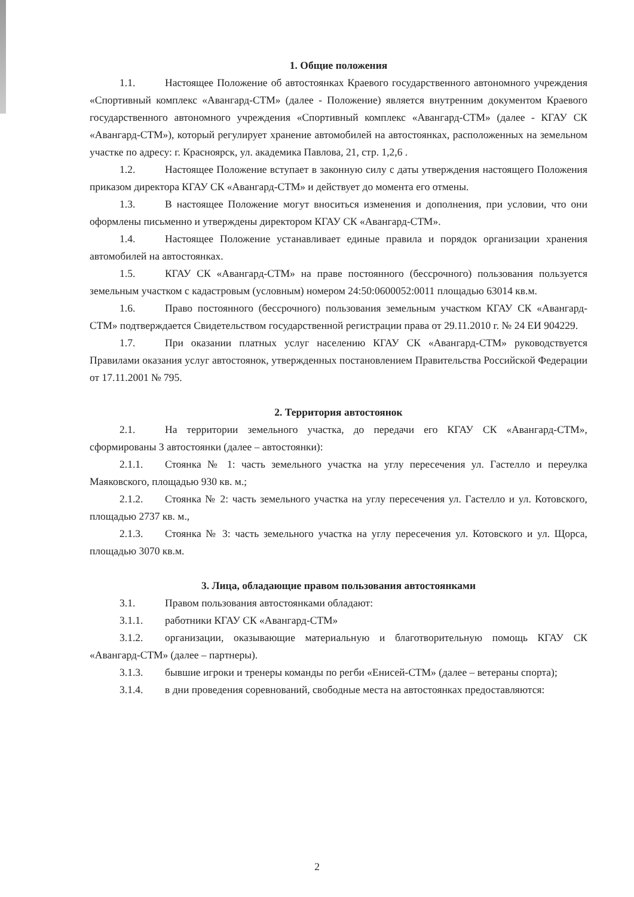1. Общие положения
1.1. Настоящее Положение об автостоянках Краевого государственного автономного учреждения «Спортивный комплекс «Авангард-СТМ» (далее - Положение) является внутренним документом Краевого государственного автономного учреждения «Спортивный комплекс «Авангард-СТМ» (далее - КГАУ СК «Авангард-СТМ»), который регулирует хранение автомобилей на автостоянках, расположенных на земельном участке по адресу: г. Красноярск, ул. академика Павлова, 21, стр. 1,2,6 .
1.2. Настоящее Положение вступает в законную силу с даты утверждения настоящего Положения приказом директора КГАУ СК «Авангард-СТМ» и действует до момента его отмены.
1.3. В настоящее Положение могут вноситься изменения и дополнения, при условии, что они оформлены письменно и утверждены директором КГАУ СК «Авангард-СТМ».
1.4. Настоящее Положение устанавливает единые правила и порядок организации хранения автомобилей на автостоянках.
1.5. КГАУ СК «Авангард-СТМ» на праве постоянного (бессрочного) пользования пользуется земельным участком с кадастровым (условным) номером 24:50:0600052:0011 площадью 63014 кв.м.
1.6. Право постоянного (бессрочного) пользования земельным участком КГАУ СК «Авангард-СТМ» подтверждается Свидетельством государственной регистрации права от 29.11.2010 г. № 24 ЕИ 904229.
1.7. При оказании платных услуг населению КГАУ СК «Авангард-СТМ» руководствуется Правилами оказания услуг автостоянок, утвержденных постановлением Правительства Российской Федерации от 17.11.2001 № 795.
2. Территория автостоянок
2.1. На территории земельного участка, до передачи его КГАУ СК «Авангард-СТМ», сформированы 3 автостоянки (далее – автостоянки):
2.1.1. Стоянка № 1: часть земельного участка на углу пересечения ул. Гастелло и переулка Маяковского, площадью 930 кв. м.;
2.1.2. Стоянка № 2: часть земельного участка на углу пересечения ул. Гастелло и ул. Котовского, площадью 2737 кв. м.,
2.1.3. Стоянка № 3: часть земельного участка на углу пересечения ул. Котовского и ул. Щорса, площадью 3070 кв.м.
3. Лица, обладающие правом пользования автостоянками
3.1. Правом пользования автостоянками обладают:
3.1.1. работники КГАУ СК «Авангард-СТМ»
3.1.2. организации, оказывающие материальную и благотворительную помощь КГАУ СК «Авангард-СТМ» (далее – партнеры).
3.1.3. бывшие игроки и тренеры команды по регби «Енисей-СТМ» (далее – ветераны спорта);
3.1.4. в дни проведения соревнований, свободные места на автостоянках предоставляются:
2